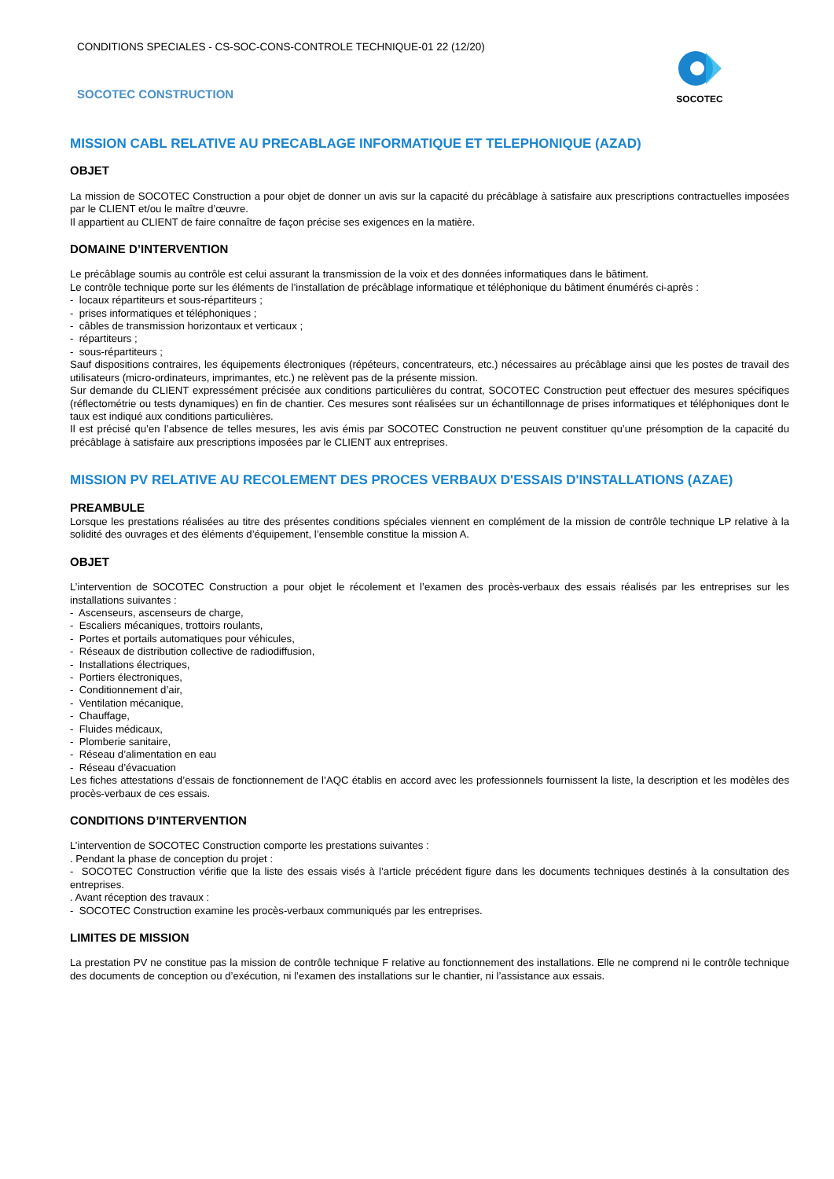CONDITIONS SPECIALES - CS-SOC-CONS-CONTROLE TECHNIQUE-01 22 (12/20)
SOCOTEC CONSTRUCTION
SOCOTEC
MISSION CABL RELATIVE AU PRECABLAGE INFORMATIQUE ET TELEPHONIQUE (AZAD)
OBJET
La mission de SOCOTEC Construction a pour objet de donner un avis sur la capacité du précâblage à satisfaire aux prescriptions contractuelles imposées par le CLIENT et/ou le maître d’œuvre.
Il appartient au CLIENT de faire connaître de façon précise ses exigences en la matière.
DOMAINE D’INTERVENTION
Le précâblage soumis au contrôle est celui assurant la transmission de la voix et des données informatiques dans le bâtiment.
Le contrôle technique porte sur les éléments de l’installation de précâblage informatique et téléphonique du bâtiment énumérés ci-après :
- locaux répartiteurs et sous-répartiteurs ;
- prises informatiques et téléphoniques ;
- câbles de transmission horizontaux et verticaux ;
- répartiteurs ;
- sous-répartiteurs ;
Sauf dispositions contraires, les équipements électroniques (répéteurs, concentrateurs, etc.) nécessaires au précâblage ainsi que les postes de travail des utilisateurs (micro-ordinateurs, imprimantes, etc.) ne relèvent pas de la présente mission.
Sur demande du CLIENT expressément précisée aux conditions particulières du contrat, SOCOTEC Construction peut effectuer des mesures spécifiques (réflectométrie ou tests dynamiques) en fin de chantier. Ces mesures sont réalisées sur un échantillonnage de prises informatiques et téléphoniques dont le taux est indiqué aux conditions particulières.
Il est précisé qu’en l’absence de telles mesures, les avis émis par SOCOTEC Construction ne peuvent constituer qu’une présomption de la capacité du précâblage à satisfaire aux prescriptions imposées par le CLIENT aux entreprises.
MISSION PV RELATIVE AU RECOLEMENT DES PROCES VERBAUX D'ESSAIS D'INSTALLATIONS (AZAE)
PREAMBULE
Lorsque les prestations réalisées au titre des présentes conditions spéciales viennent en complément de la mission de contrôle technique LP relative à la solidité des ouvrages et des éléments d’équipement, l’ensemble constitue la mission A.
OBJET
L’intervention de SOCOTEC Construction a pour objet le récolement et l’examen des procès-verbaux des essais réalisés par les entreprises sur les installations suivantes :
- Ascenseurs, ascenseurs de charge,
- Escaliers mécaniques, trottoirs roulants,
- Portes et portails automatiques pour véhicules,
- Réseaux de distribution collective de radiodiffusion,
- Installations électriques,
- Portiers électroniques,
- Conditionnement d’air,
- Ventilation mécanique,
- Chauffage,
- Fluides médicaux,
- Plomberie sanitaire,
- Réseau d’alimentation en eau
- Réseau d’évacuation
Les fiches attestations d’essais de fonctionnement de l’AQC établis en accord avec les professionnels fournissent la liste, la description et les modèles des procès-verbaux de ces essais.
CONDITIONS D’INTERVENTION
L’intervention de SOCOTEC Construction comporte les prestations suivantes :
. Pendant la phase de conception du projet :
- SOCOTEC Construction vérifie que la liste des essais visés à l’article précédent figure dans les documents techniques destinés à la consultation des entreprises.
. Avant réception des travaux :
- SOCOTEC Construction examine les procès-verbaux communiqués par les entreprises.
LIMITES DE MISSION
La prestation PV ne constitue pas la mission de contrôle technique F relative au fonctionnement des installations. Elle ne comprend ni le contrôle technique des documents de conception ou d’exécution, ni l’examen des installations sur le chantier, ni l’assistance aux essais.